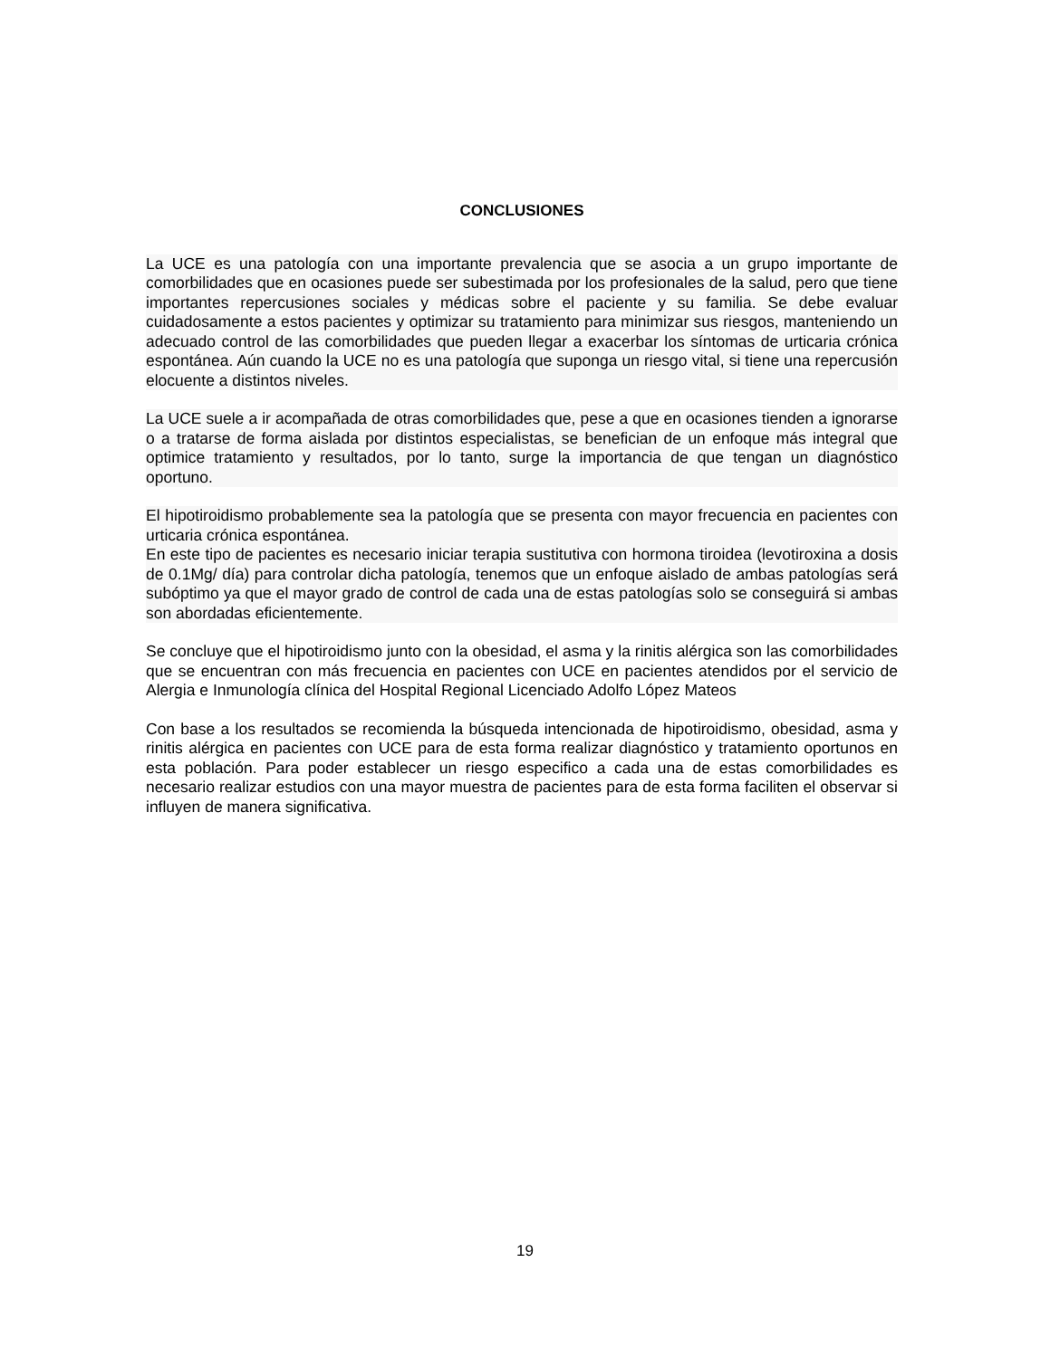CONCLUSIONES
La UCE es una patología con una importante prevalencia que se asocia a un grupo importante de comorbilidades que en ocasiones puede ser subestimada por los profesionales de la salud, pero que tiene importantes repercusiones sociales y médicas sobre el paciente y su familia. Se debe evaluar cuidadosamente a estos pacientes y optimizar su tratamiento para minimizar sus riesgos, manteniendo un adecuado control de las comorbilidades que pueden llegar a exacerbar los síntomas de urticaria crónica espontánea. Aún cuando la UCE no es una patología que suponga un riesgo vital, si tiene una repercusión elocuente a distintos niveles.
La UCE suele a ir acompañada de otras comorbilidades que, pese a que en ocasiones tienden a ignorarse o a tratarse de forma aislada por distintos especialistas, se benefician de un enfoque más integral que optimice tratamiento y resultados, por lo tanto, surge la importancia de que tengan un diagnóstico oportuno.
El hipotiroidismo probablemente sea la patología que se presenta con mayor frecuencia en pacientes con urticaria crónica espontánea.
En este tipo de pacientes es necesario iniciar terapia sustitutiva con hormona tiroidea (levotiroxina a dosis de 0.1Mg/ día) para controlar dicha patología, tenemos que un enfoque aislado de ambas patologías será subóptimo ya que el mayor grado de control de cada una de estas patologías solo se conseguirá si ambas son abordadas eficientemente.
Se concluye que el hipotiroidismo junto con la obesidad, el asma y la rinitis alérgica son las comorbilidades que se encuentran con más frecuencia en pacientes con UCE en pacientes atendidos por el servicio de Alergia e Inmunología clínica del Hospital Regional Licenciado Adolfo López Mateos
Con base a los resultados se recomienda la búsqueda intencionada de hipotiroidismo, obesidad, asma y rinitis alérgica en pacientes con UCE para de esta forma realizar diagnóstico y tratamiento oportunos en esta población. Para poder establecer un riesgo especifico a cada una de estas comorbilidades es necesario realizar estudios con una mayor muestra de pacientes para de esta forma faciliten el observar si influyen de manera significativa.
19